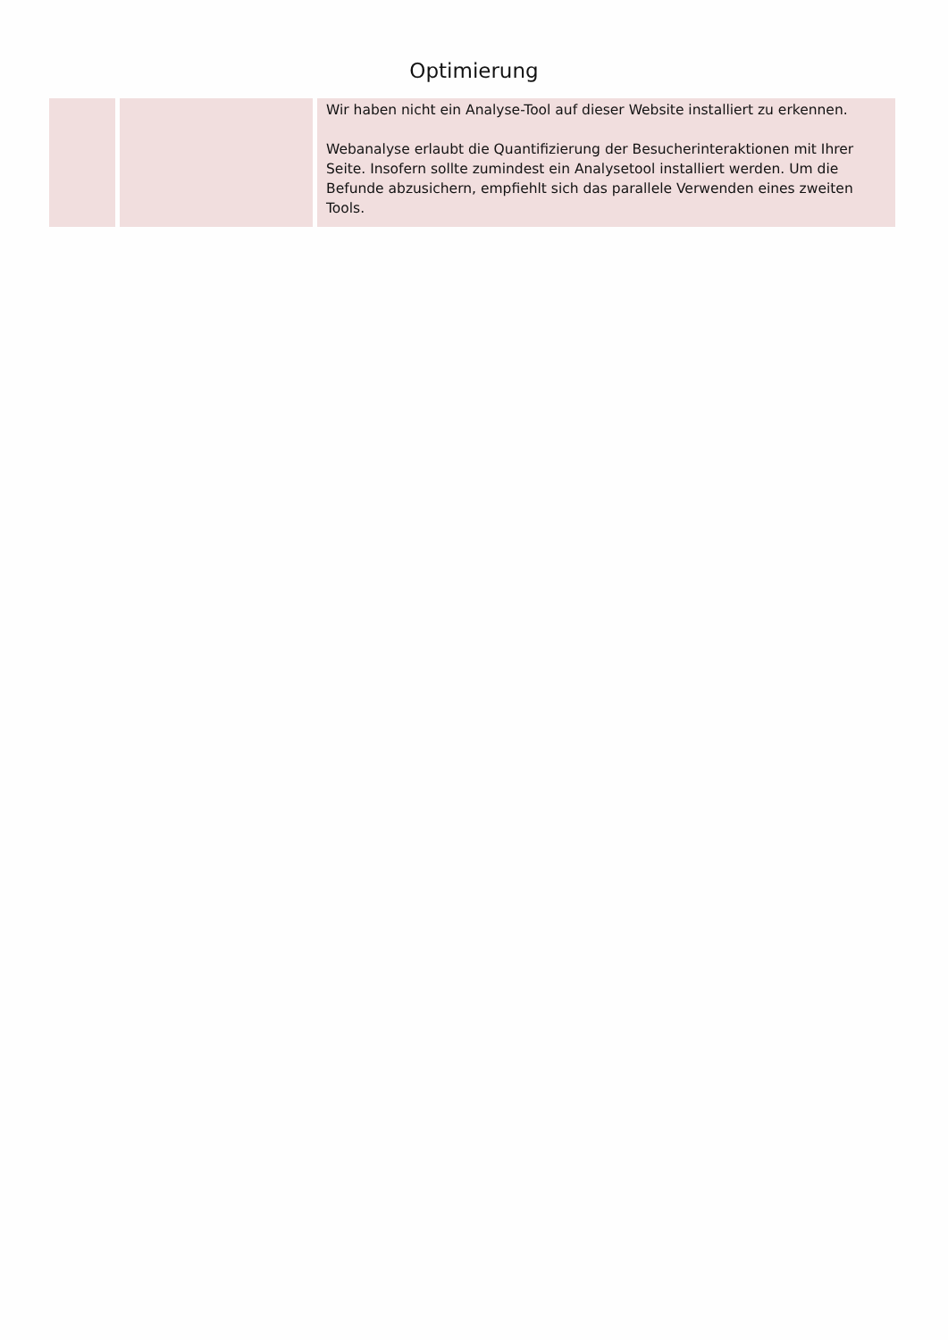Optimierung
| | | Wir haben nicht ein Analyse-Tool auf dieser Website installiert zu erkennen. Webanalyse erlaubt die Quantifizierung der Besucherinteraktionen mit Ihrer Seite. Insofern sollte zumindest ein Analysetool installiert werden. Um die Befunde abzusichern, empfiehlt sich das parallele Verwenden eines zweiten Tools. |